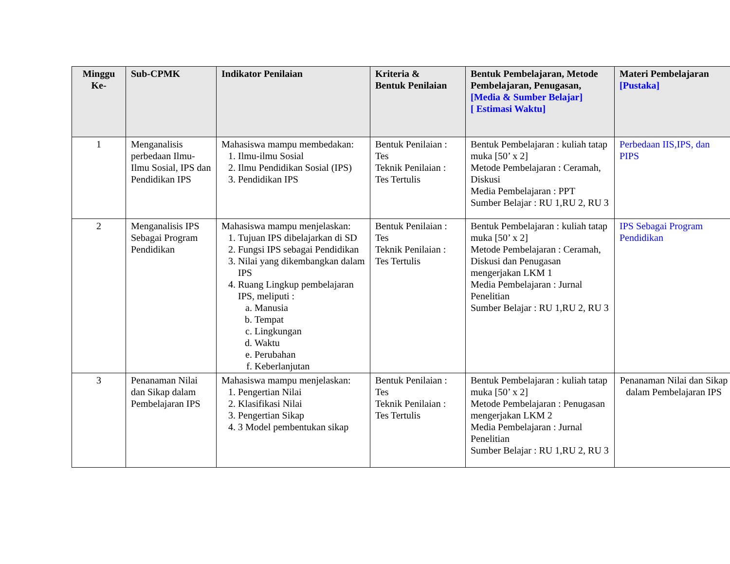| Minggu Ke- | Sub-CPMK | Indikator Penilaian | Kriteria & Bentuk Penilaian | Bentuk Pembelajaran, Metode Pembelajaran, Penugasan, [Media & Sumber Belajar] [ Estimasi Waktu] | Materi Pembelajaran [Pustaka] |
| --- | --- | --- | --- | --- | --- |
| 1 | Menganalisis perbedaan Ilmu-Ilmu Sosial, IPS dan Pendidikan IPS | Mahasiswa mampu membedakan: 1. Ilmu-ilmu Sosial 2. Ilmu Pendidikan Sosial (IPS) 3. Pendidikan IPS | Bentuk Penilaian : Tes Teknik Penilaian : Tes Tertulis | Bentuk Pembelajaran : kuliah tatap muka [50’ x 2] Metode Pembelajaran : Ceramah, Diskusi Media Pembelajaran : PPT Sumber Belajar : RU 1,RU 2, RU 3 | Perbedaan IIS,IPS, dan PIPS |
| 2 | Menganalisis IPS Sebagai Program Pendidikan | Mahasiswa mampu menjelaskan: 1. Tujuan IPS dibelajarkan di SD 2. Fungsi IPS sebagai Pendidikan 3. Nilai yang dikembangkan dalam IPS 4. Ruang Lingkup pembelajaran IPS, meliputi : a. Manusia b. Tempat c. Lingkungan d. Waktu e. Perubahan f. Keberlanjutan | Bentuk Penilaian : Tes Teknik Penilaian : Tes Tertulis | Bentuk Pembelajaran : kuliah tatap muka [50’ x 2] Metode Pembelajaran : Ceramah, Diskusi dan Penugasan mengerjakan LKM 1 Media Pembelajaran : Jurnal Penelitian Sumber Belajar : RU 1,RU 2, RU 3 | IPS Sebagai Program Pendidikan |
| 3 | Penanaman Nilai dan Sikap dalam Pembelajaran IPS | Mahasiswa mampu menjelaskan: 1. Pengertian Nilai 2. Klasifikasi Nilai 3. Pengertian Sikap 4. 3 Model pembentukan sikap | Bentuk Penilaian : Tes Teknik Penilaian : Tes Tertulis | Bentuk Pembelajaran : kuliah tatap muka [50’ x 2] Metode Pembelajaran : Penugasan mengerjakan LKM 2 Media Pembelajaran : Jurnal Penelitian Sumber Belajar : RU 1,RU 2, RU 3 | Penanaman Nilai dan Sikap dalam Pembelajaran IPS |